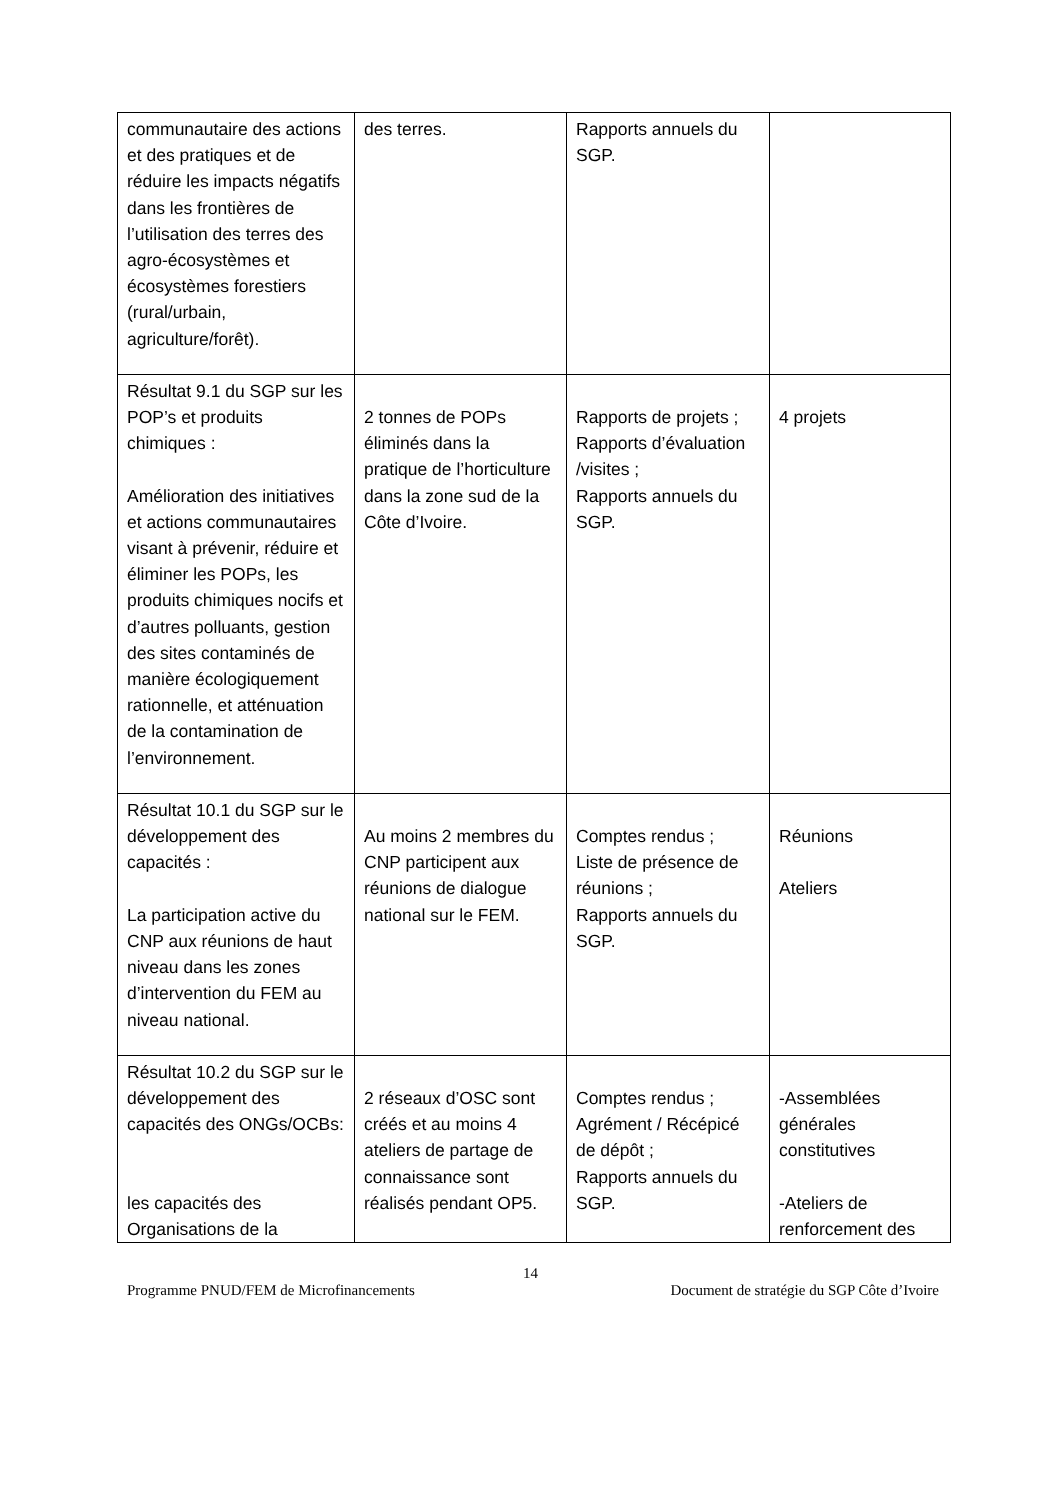| communautaire des actions et des pratiques et de réduire les impacts négatifs dans les frontières de l’utilisation des terres des agro-écosystèmes et écosystèmes forestiers (rural/urbain, agriculture/forêt). | des terres. | Rapports annuels du SGP. | |
| Résultat 9.1 du SGP sur les POP’s et produits chimiques : Amélioration des initiatives et actions communautaires visant à prévenir, réduire et éliminer les POPs, les produits chimiques nocifs et d’autres polluants, gestion des sites contaminés de manière écologiquement rationnelle, et atténuation de la contamination de l’environnement. | 2 tonnes de POPs éliminés dans la pratique de l’horticulture dans la zone sud de la Côte d’Ivoire. | Rapports de projets ; Rapports d’évaluation /visites ; Rapports annuels du SGP. | 4 projets |
| Résultat 10.1 du SGP sur le développement des capacités : La participation active du CNP aux réunions de haut niveau dans les zones d’intervention du FEM au niveau national. | Au moins 2 membres du CNP participent aux réunions de dialogue national sur le FEM. | Comptes rendus ; Liste de présence de réunions ; Rapports annuels du SGP. | Réunions Ateliers |
| Résultat 10.2 du SGP sur le développement des capacités des ONGs/OCBs: les capacités des Organisations de la | 2 réseaux d’OSC sont créés et au moins 4 ateliers de partage de connaissance sont réalisés pendant OP5. | Comptes rendus ; Agrément / Récépicé de dépôt ; Rapports annuels du SGP. | -Assemblées générales constitutives -Ateliers de renforcement des |
14
Programme PNUD/FEM de Microfinancements Document de stratégie du SGP Côte d’Ivoire